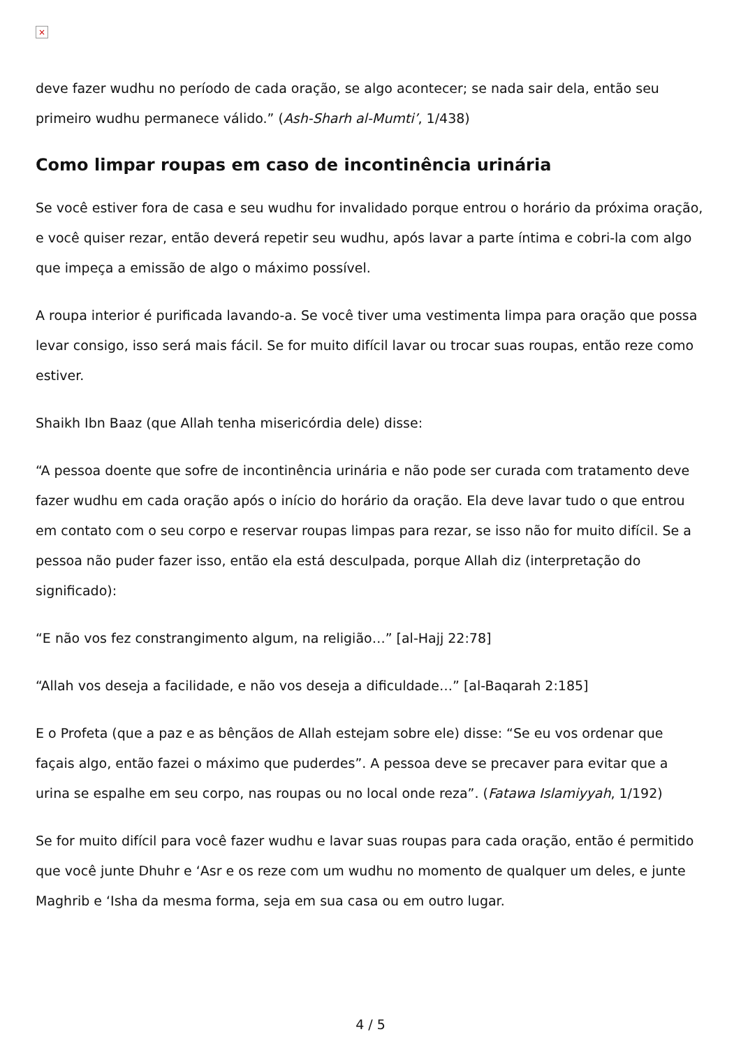×
deve fazer wudhu no período de cada oração, se algo acontecer; se nada sair dela, então seu primeiro wudhu permanece válido.” (Ash-Sharh al-Mumti’, 1/438)
Como limpar roupas em caso de incontinência urinária
Se você estiver fora de casa e seu wudhu for invalidado porque entrou o horário da próxima oração, e você quiser rezar, então deverá repetir seu wudhu, após lavar a parte íntima e cobri-la com algo que impeça a emissão de algo o máximo possível.
A roupa interior é purificada lavando-a. Se você tiver uma vestimenta limpa para oração que possa levar consigo, isso será mais fácil. Se for muito difícil lavar ou trocar suas roupas, então reze como estiver.
Shaikh Ibn Baaz (que Allah tenha misericórdia dele) disse:
“A pessoa doente que sofre de incontinência urinária e não pode ser curada com tratamento deve fazer wudhu em cada oração após o início do horário da oração. Ela deve lavar tudo o que entrou em contato com o seu corpo e reservar roupas limpas para rezar, se isso não for muito difícil. Se a pessoa não puder fazer isso, então ela está desculpada, porque Allah diz (interpretação do significado):
“E não vos fez constrangimento algum, na religião…” [al-Hajj 22:78]
“Allah vos deseja a facilidade, e não vos deseja a dificuldade…” [al-Baqarah 2:185]
E o Profeta (que a paz e as bênçãos de Allah estejam sobre ele) disse: “Se eu vos ordenar que façais algo, então fazei o máximo que puderdes”. A pessoa deve se precaver para evitar que a urina se espalhe em seu corpo, nas roupas ou no local onde reza”. (Fatawa Islamiyyah, 1/192)
Se for muito difícil para você fazer wudhu e lavar suas roupas para cada oração, então é permitido que você junte Dhuhr e ‘Asr e os reze com um wudhu no momento de qualquer um deles, e junte Maghrib e ‘Isha da mesma forma, seja em sua casa ou em outro lugar.
4 / 5